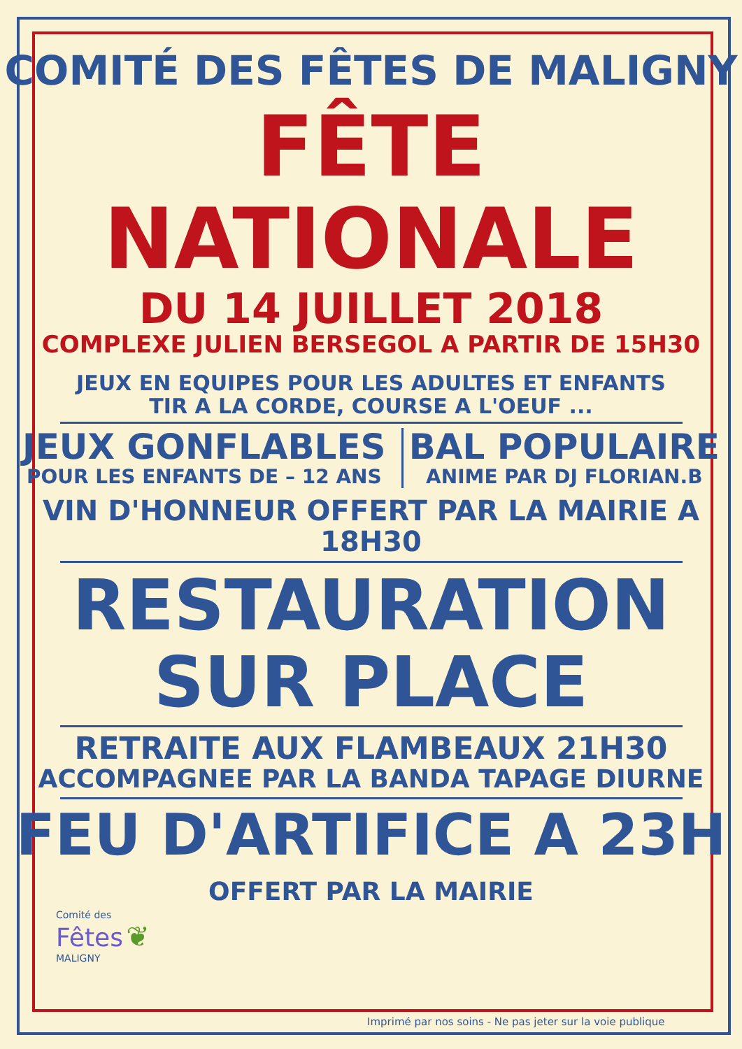COMITÉ DES FÊTES DE MALIGNY
FÊTE NATIONALE
DU 14 JUILLET 2018
COMPLEXE JULIEN BERSEGOL A PARTIR DE 15H30
JEUX EN EQUIPES POUR LES ADULTES ET ENFANTS
TIR A LA CORDE, COURSE A L'OEUF ...
JEUX GONFLABLES
POUR LES ENFANTS DE – 12 ANS
BAL POPULAIRE
ANIME PAR DJ FLORIAN.B
VIN D'HONNEUR OFFERT PAR LA MAIRIE A 18H30
RESTAURATION
SUR PLACE
RETRAITE AUX FLAMBEAUX 21H30
ACCOMPAGNEE PAR LA BANDA TAPAGE DIURNE
FEU D'ARTIFICE A 23H
OFFERT PAR LA MAIRIE
Comité des
Fêtes ❦
MALIGNY
Imprimé par nos soins - Ne pas jeter sur la voie publique